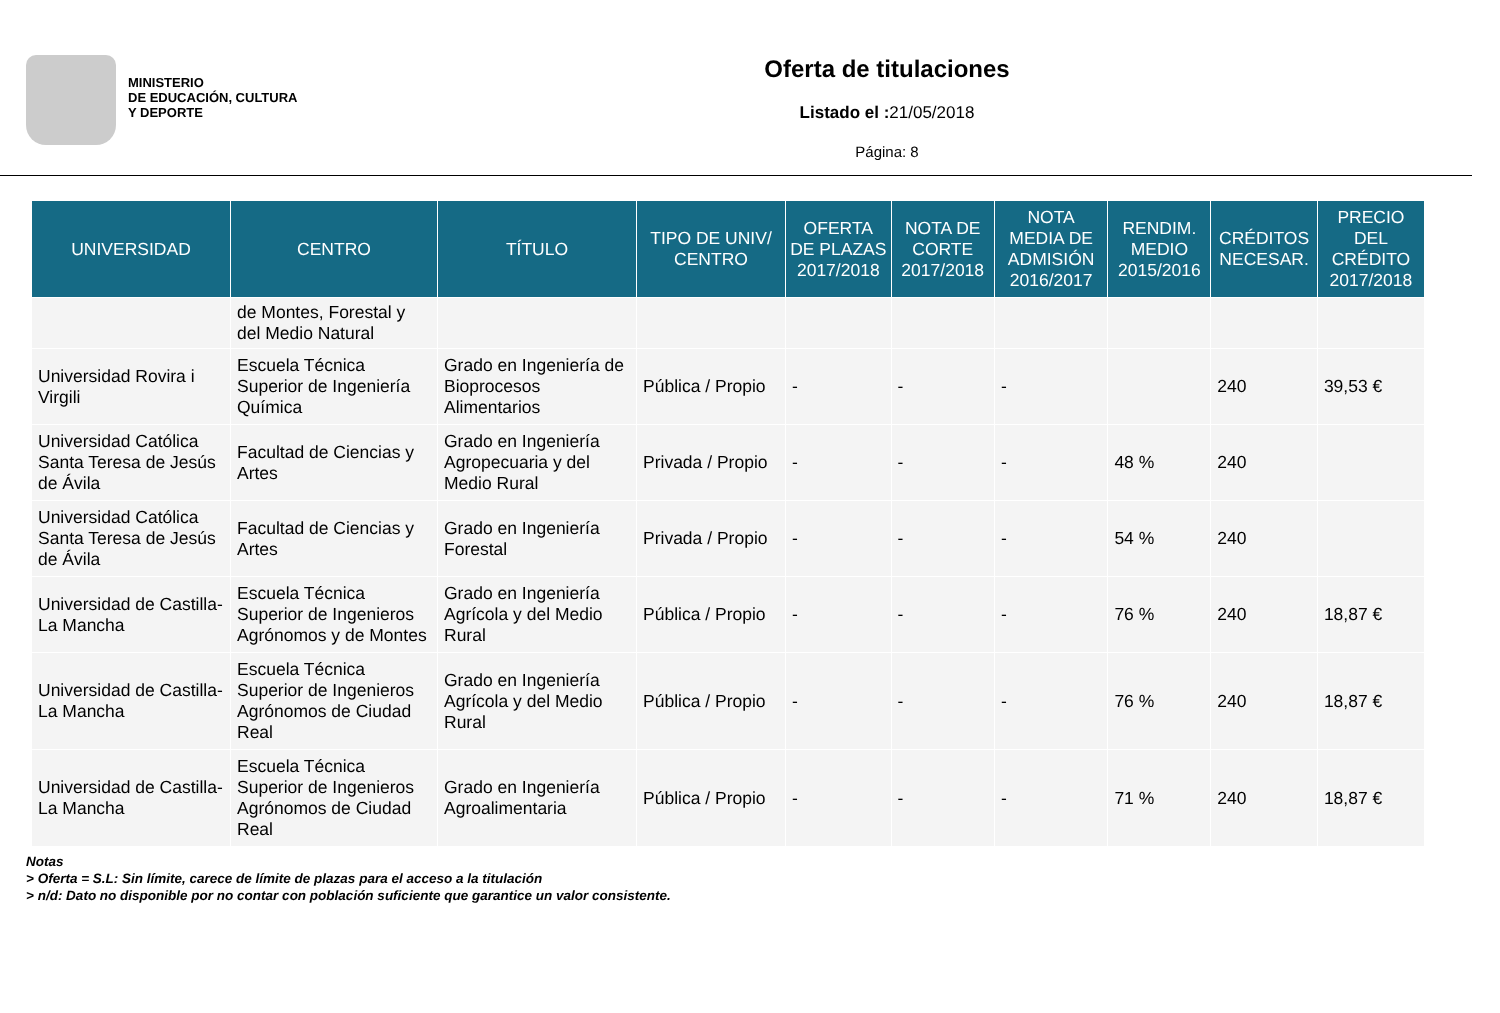MINISTERIO
DE EDUCACIÓN, CULTURA
Y DEPORTE
Oferta de titulaciones
Listado el : 21/05/2018
Página: 8
| UNIVERSIDAD | CENTRO | TÍTULO | TIPO DE UNIV/ CENTRO | OFERTA DE PLAZAS 2017/2018 | NOTA DE CORTE 2017/2018 | NOTA MEDIA DE ADMISIÓN 2016/2017 | RENDIM. MEDIO 2015/2016 | CRÉDITOS NECESAR. | PRECIO DEL CRÉDITO 2017/2018 |
| --- | --- | --- | --- | --- | --- | --- | --- | --- | --- |
| | de Montes, Forestal y del Medio Natural | | | | | | | | |
| Universidad Rovira i Virgili | Escuela Técnica Superior de Ingeniería Química | Grado en Ingeniería de Bioprocesos Alimentarios | Pública / Propio | - | - | - | | 240 | 39,53 € |
| Universidad Católica Santa Teresa de Jesús de Ávila | Facultad de Ciencias y Artes | Grado en Ingeniería Agropecuaria y del Medio Rural | Privada / Propio | - | - | - | 48 % | 240 | |
| Universidad Católica Santa Teresa de Jesús de Ávila | Facultad de Ciencias y Artes | Grado en Ingeniería Forestal | Privada / Propio | - | - | - | 54 % | 240 | |
| Universidad de Castilla-La Mancha | Escuela Técnica Superior de Ingenieros Agrónomos y de Montes | Grado en Ingeniería Agrícola y del Medio Rural | Pública / Propio | - | - | - | 76 % | 240 | 18,87 € |
| Universidad de Castilla-La Mancha | Escuela Técnica Superior de Ingenieros Agrónomos de Ciudad Real | Grado en Ingeniería Agrícola y del Medio Rural | Pública / Propio | - | - | - | 76 % | 240 | 18,87 € |
| Universidad de Castilla-La Mancha | Escuela Técnica Superior de Ingenieros Agrónomos de Ciudad Real | Grado en Ingeniería Agroalimentaria | Pública / Propio | - | - | - | 71 % | 240 | 18,87 € |
Notas
> Oferta = S.L: Sin límite, carece de límite de plazas para el acceso a la titulación
> n/d: Dato no disponible por no contar con población suficiente que garantice un valor consistente.